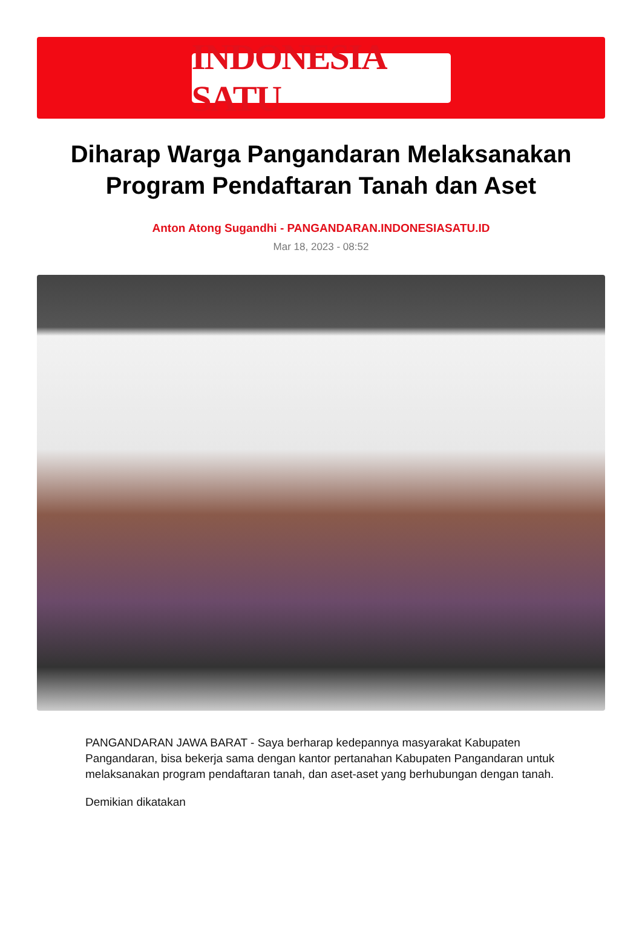INDONESIA SATU
Diharap Warga Pangandaran Melaksanakan Program Pendaftaran Tanah dan Aset
Anton Atong Sugandhi - PANGANDARAN.INDONESIASATU.ID
Mar 18, 2023 - 08:52
PANGANDARAN JAWA BARAT - Saya berharap kedepannya masyarakat Kabupaten Pangandaran, bisa bekerja sama dengan kantor pertanahan Kabupaten Pangandaran untuk melaksanakan program pendaftaran tanah, dan aset-aset yang berhubungan dengan tanah.
Demikian dikatakan